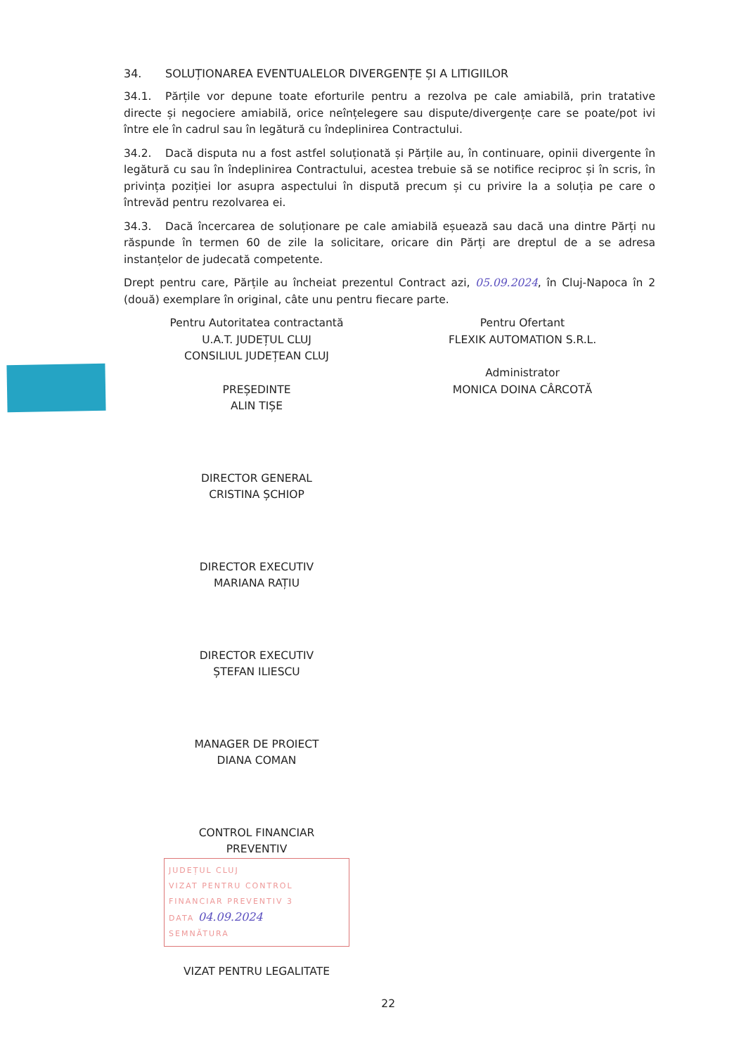34. SOLUȚIONAREA EVENTUALELOR DIVERGENȚE ȘI A LITIGIILOR
34.1. Părțile vor depune toate eforturile pentru a rezolva pe cale amiabilă, prin tratative directe și negociere amiabilă, orice neînțelegere sau dispute/divergențe care se poate/pot ivi între ele în cadrul sau în legătură cu îndeplinirea Contractului.
34.2. Dacă disputa nu a fost astfel soluționată și Părțile au, în continuare, opinii divergente în legătură cu sau în îndeplinirea Contractului, acestea trebuie să se notifice reciproc și în scris, în privința poziției lor asupra aspectului în dispută precum și cu privire la a soluția pe care o întrevăd pentru rezolvarea ei.
34.3. Dacă încercarea de soluționare pe cale amiabilă eșuează sau dacă una dintre Părți nu răspunde în termen 60 de zile la solicitare, oricare din Părți are dreptul de a se adresa instanțelor de judecată competente.
Drept pentru care, Părțile au încheiat prezentul Contract azi, 05.09.2024, în Cluj-Napoca în 2 (două) exemplare în original, câte unu pentru fiecare parte.
Pentru Autoritatea contractantă
U.A.T. JUDEȚUL CLUJ
CONSILIUL JUDEȚEAN CLUJ
PREȘEDINTE
ALIN TIȘE
DIRECTOR GENERAL
CRISTINA ȘCHIOP
DIRECTOR EXECUTIV
MARIANA RAȚIU
DIRECTOR EXECUTIV
ȘTEFAN ILIESCU
MANAGER DE PROIECT
DIANA COMAN
CONTROL FINANCIAR
PREVENTIV
JUDEȚUL CLUJ
VIZAT PENTRU CONTROL
FINANCIAR PREVENTIV 3
DATA 04.09.2024
SEMNĂTURA
VIZAT PENTRU LEGALITATE
Pentru Ofertant
FLEXIK AUTOMATION S.R.L.
Administrator
MONICA DOINA CÂRCOTĂ
22